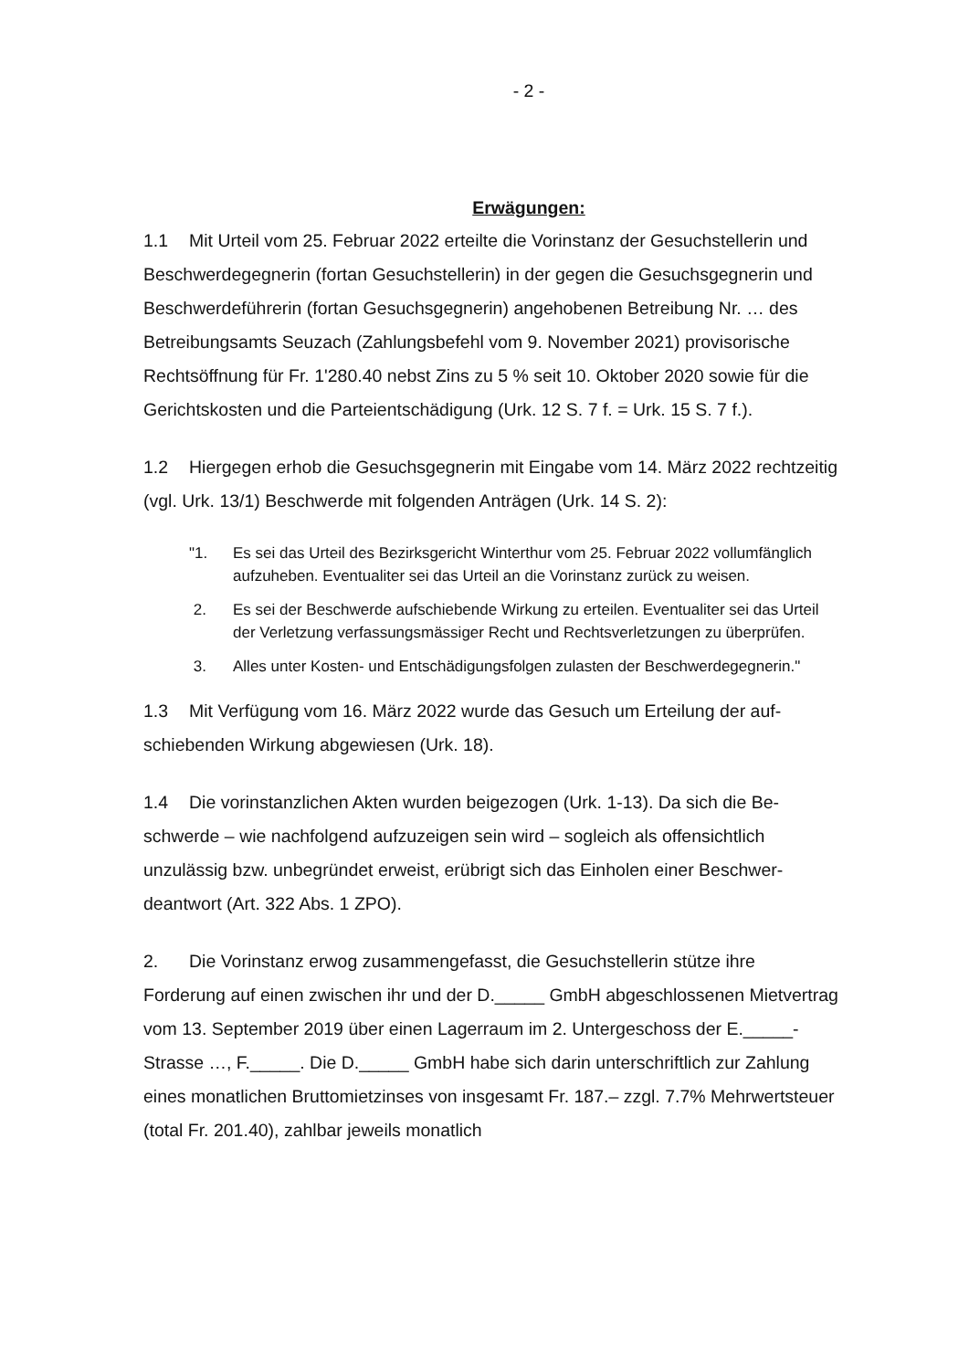- 2 -
Erwägungen:
1.1 Mit Urteil vom 25. Februar 2022 erteilte die Vorinstanz der Gesuchstellerin und Beschwerdegegnerin (fortan Gesuchstellerin) in der gegen die Gesuchsgeg­nerin und Beschwerdeführerin (fortan Gesuchsgegnerin) angehobenen Betrei­bung Nr. … des Betreibungsamts Seuzach (Zahlungsbefehl vom 9. November 2021) provisorische Rechtsöffnung für Fr. 1'280.40 nebst Zins zu 5 % seit 10. Oktober 2020 sowie für die Gerichtskosten und die Parteientschädigung (Urk. 12 S. 7 f. = Urk. 15 S. 7 f.).
1.2 Hiergegen erhob die Gesuchsgegnerin mit Eingabe vom 14. März 2022 rechtzeitig (vgl. Urk. 13/1) Beschwerde mit folgenden Anträgen (Urk. 14 S. 2):
"1. Es sei das Urteil des Bezirksgericht Winterthur vom 25. Februar 2022 vollumfänglich aufzuheben. Eventualiter sei das Urteil an die Vorinstanz zurück zu weisen.
2. Es sei der Beschwerde aufschiebende Wirkung zu erteilen. Eventualiter sei das Urteil der Verletzung verfassungsmässiger Recht und Rechtsver­letzungen zu überprüfen.
3. Alles unter Kosten- und Entschädigungsfolgen zulasten der Beschwer­degegnerin."
1.3 Mit Verfügung vom 16. März 2022 wurde das Gesuch um Erteilung der auf­schiebenden Wirkung abgewiesen (Urk. 18).
1.4 Die vorinstanzlichen Akten wurden beigezogen (Urk. 1-13). Da sich die Be­schwerde – wie nachfolgend aufzuzeigen sein wird – sogleich als offensichtlich unzulässig bzw. unbegründet erweist, erübrigt sich das Einholen einer Beschwer­deantwort (Art. 322 Abs. 1 ZPO).
2. Die Vorinstanz erwog zusammengefasst, die Gesuchstellerin stütze ihre Forderung auf einen zwischen ihr und der D._____ GmbH abgeschlossenen Mietvertrag vom 13. September 2019 über einen Lagerraum im 2. Untergeschoss der E._____-Strasse …, F._____. Die D._____ GmbH habe sich darin unter­schriftlich zur Zahlung eines monatlichen Bruttomietzinses von insgesamt Fr. 187.– zzgl. 7.7% Mehrwertsteuer (total Fr. 201.40), zahlbar jeweils monatlich